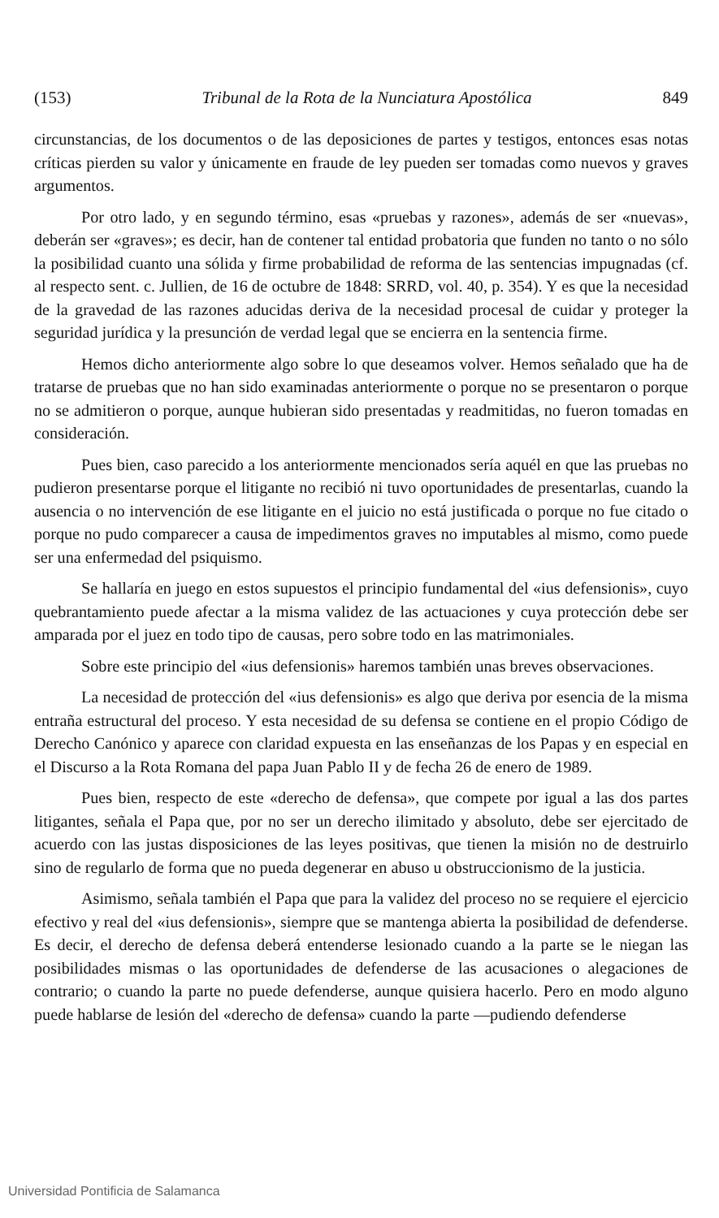(153) Tribunal de la Rota de la Nunciatura Apostólica 849
circunstancias, de los documentos o de las deposiciones de partes y testigos, entonces esas notas críticas pierden su valor y únicamente en fraude de ley pueden ser tomadas como nuevos y graves argumentos.
Por otro lado, y en segundo término, esas «pruebas y razones», además de ser «nuevas», deberán ser «graves»; es decir, han de contener tal entidad probatoria que funden no tanto o no sólo la posibilidad cuanto una sólida y firme probabilidad de reforma de las sentencias impugnadas (cf. al respecto sent. c. Jullien, de 16 de octubre de 1848: SRRD, vol. 40, p. 354). Y es que la necesidad de la gravedad de las razones aducidas deriva de la necesidad procesal de cuidar y proteger la seguridad jurídica y la presunción de verdad legal que se encierra en la sentencia firme.
Hemos dicho anteriormente algo sobre lo que deseamos volver. Hemos señalado que ha de tratarse de pruebas que no han sido examinadas anteriormente o porque no se presentaron o porque no se admitieron o porque, aunque hubieran sido presentadas y readmitidas, no fueron tomadas en consideración.
Pues bien, caso parecido a los anteriormente mencionados sería aquél en que las pruebas no pudieron presentarse porque el litigante no recibió ni tuvo oportunidades de presentarlas, cuando la ausencia o no intervención de ese litigante en el juicio no está justificada o porque no fue citado o porque no pudo comparecer a causa de impedimentos graves no imputables al mismo, como puede ser una enfermedad del psiquismo.
Se hallaría en juego en estos supuestos el principio fundamental del «ius defensionis», cuyo quebrantamiento puede afectar a la misma validez de las actuaciones y cuya protección debe ser amparada por el juez en todo tipo de causas, pero sobre todo en las matrimoniales.
Sobre este principio del «ius defensionis» haremos también unas breves observaciones.
La necesidad de protección del «ius defensionis» es algo que deriva por esencia de la misma entraña estructural del proceso. Y esta necesidad de su defensa se contiene en el propio Código de Derecho Canónico y aparece con claridad expuesta en las enseñanzas de los Papas y en especial en el Discurso a la Rota Romana del papa Juan Pablo II y de fecha 26 de enero de 1989.
Pues bien, respecto de este «derecho de defensa», que compete por igual a las dos partes litigantes, señala el Papa que, por no ser un derecho ilimitado y absoluto, debe ser ejercitado de acuerdo con las justas disposiciones de las leyes positivas, que tienen la misión no de destruirlo sino de regularlo de forma que no pueda degenerar en abuso u obstruccionismo de la justicia.
Asimismo, señala también el Papa que para la validez del proceso no se requiere el ejercicio efectivo y real del «ius defensionis», siempre que se mantenga abierta la posibilidad de defenderse. Es decir, el derecho de defensa deberá entenderse lesionado cuando a la parte se le niegan las posibilidades mismas o las oportunidades de defenderse de las acusaciones o alegaciones de contrario; o cuando la parte no puede defenderse, aunque quisiera hacerlo. Pero en modo alguno puede hablarse de lesión del «derecho de defensa» cuando la parte —pudiendo defenderse
Universidad Pontificia de Salamanca